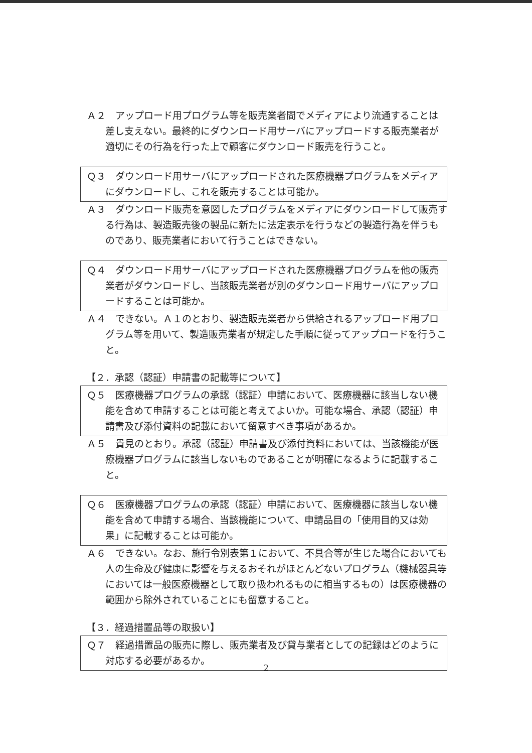Ａ２　アップロード用プログラム等を販売業者間でメディアにより流通することは差し支えない。最終的にダウンロード用サーバにアップロードする販売業者が適切にその行為を行った上で顧客にダウンロード販売を行うこと。
Ｑ３　ダウンロード用サーバにアップロードされた医療機器プログラムをメディアにダウンロードし、これを販売することは可能か。
Ａ３　ダウンロード販売を意図したプログラムをメディアにダウンロードして販売する行為は、製造販売後の製品に新たに法定表示を行うなどの製造行為を伴うものであり、販売業者において行うことはできない。
Ｑ４　ダウンロード用サーバにアップロードされた医療機器プログラムを他の販売業者がダウンロードし、当該販売業者が別のダウンロード用サーバにアップロードすることは可能か。
Ａ４　できない。Ａ１のとおり、製造販売業者から供給されるアップロード用プログラム等を用いて、製造販売業者が規定した手順に従ってアップロードを行うこと。
【２．承認（認証）申請書の記載等について】
Ｑ５　医療機器プログラムの承認（認証）申請において、医療機器に該当しない機能を含めて申請することは可能と考えてよいか。可能な場合、承認（認証）申請書及び添付資料の記載において留意すべき事項があるか。
Ａ５　貴見のとおり。承認（認証）申請書及び添付資料においては、当該機能が医療機器プログラムに該当しないものであることが明確になるように記載すること。
Ｑ６　医療機器プログラムの承認（認証）申請において、医療機器に該当しない機能を含めて申請する場合、当該機能について、申請品目の「使用目的又は効果」に記載することは可能か。
Ａ６　できない。なお、施行令別表第１において、不具合等が生じた場合においても人の生命及び健康に影響を与えるおそれがほとんどないプログラム（機械器具等においては一般医療機器として取り扱われるものに相当するもの）は医療機器の範囲から除外されていることにも留意すること。
【３．経過措置品等の取扱い】
Ｑ７　経過措置品の販売に際し、販売業者及び貸与業者としての記録はどのように対応する必要があるか。
2